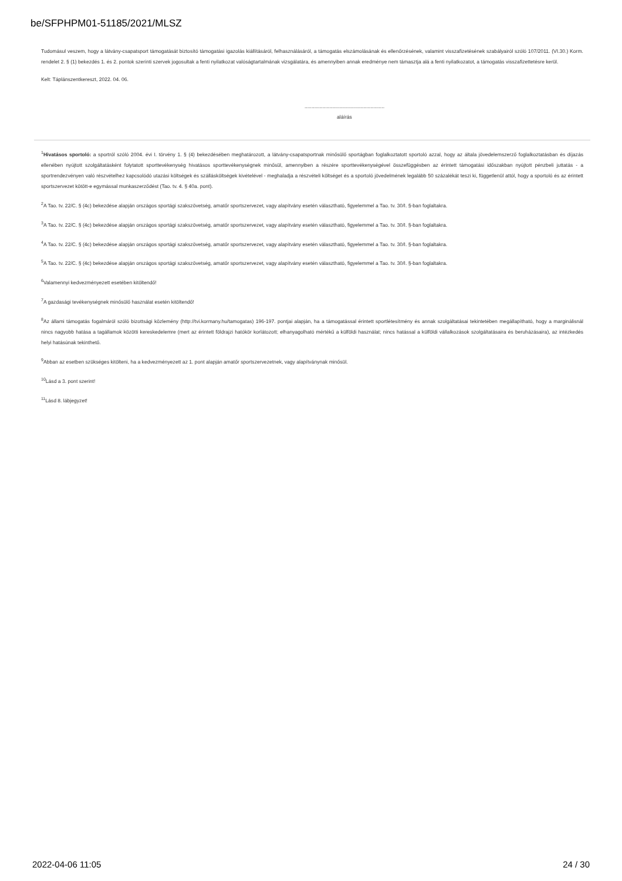be/SFPHPM01-51185/2021/MLSZ
Tudomásul veszem, hogy a látvány-csapatsport támogatását biztosító támogatási igazolás kiállításáról, felhasználásáról, a támogatás elszámolásának és ellenőrzésének, valamint visszafizetésének szabályairól szóló 107/2011. (VI.30.) Korm. rendelet 2. § (1) bekezdés 1. és 2. pontok szerinti szervek jogosultak a fenti nyilatkozat valóságtartalmának vizsgálatára, és amennyiben annak eredménye nem támasztja alá a fenti nyilatkozatot, a támogatás visszafizettetésre kerül.
Kelt: Táplánszentkereszt, 2022. 04. 06.
.........................................................
aláírás
<sup>1</sup> Hivatásos sportoló: a sportról szóló 2004. évi I. törvény 1. § (4) bekezdésében meghatározott, a látvány-csapatsportnak minősülő sportágban foglalkoztatott sportoló azzal, hogy az általa jövedelemszerző foglalkoztatásban és díjazás ellenében nyújtott szolgáltatásként folytatott sporttevékenység hivatásos sporttevékenységnek minősül, amennyiben a részére sporttevékenységével összefüggésben az érintett támogatási időszakban nyújtott pénzbeli juttatás - a sportrendezvényen való részvételhez kapcsolódó utazási költségek és szállásköltségek kivételével - meghaladja a részvételi költséget és a sportoló jövedelmének legalább 50 százalékát teszi ki, függetlenül attól, hogy a sportoló és az érintett sportszervezet kötött-e egymással munkaszerződést (Tao. tv. 4. § 40a. pont).
<sup>2</sup> A Tao. tv. 22/C. § (4c) bekezdése alapján országos sportági szakszövetség, amatőr sportszervezet, vagy alapítvány esetén választható, figyelemmel a Tao. tv. 30/I. §-ban foglaltakra.
<sup>3</sup> A Tao. tv. 22/C. § (4c) bekezdése alapján országos sportági szakszövetség, amatőr sportszervezet, vagy alapítvány esetén választható, figyelemmel a Tao. tv. 30/I. §-ban foglaltakra.
<sup>4</sup> A Tao. tv. 22/C. § (4c) bekezdése alapján országos sportági szakszövetség, amatőr sportszervezet, vagy alapítvány esetén választható, figyelemmel a Tao. tv. 30/I. §-ban foglaltakra.
<sup>5</sup> A Tao. tv. 22/C. § (4c) bekezdése alapján országos sportági szakszövetség, amatőr sportszervezet, vagy alapítvány esetén választható, figyelemmel a Tao. tv. 30/I. §-ban foglaltakra.
<sup>6</sup> Valamennyi kedvezményezett esetében kitöltendő!
<sup>7</sup> A gazdasági tevékenységnek minősülő használat esetén kitöltendő!
<sup>8</sup> Az állami támogatás fogalmáról szóló bizottsági közlemény (http://tvi.kormany.hu/tamogatas) 196-197. pontjai alapján, ha a támogatással érintett sportlétesítmény és annak szolgáltatásai tekintetében megállapítható, hogy a marginálisnál nincs nagyobb hatása a tagállamok közötti kereskedelemre (mert az érintett földrajzi hatókör korlátozott; elhanyagolható mértékű a külföldi használat; nincs hatással a külföldi vállalkozások szolgáltatásaira és beruházásaira), az intézkedés helyi hatásúnak tekinthető.
<sup>9</sup> Abban az esetben szükséges kitölteni, ha a kedvezményezett az 1. pont alapján amatőr sportszervezetnek, vagy alapítványnak minősül.
<sup>10</sup> Lásd a 3. pont szerint!
<sup>11</sup> Lásd 8. lábjegyzet!
2022-04-06 11:05 24 / 30